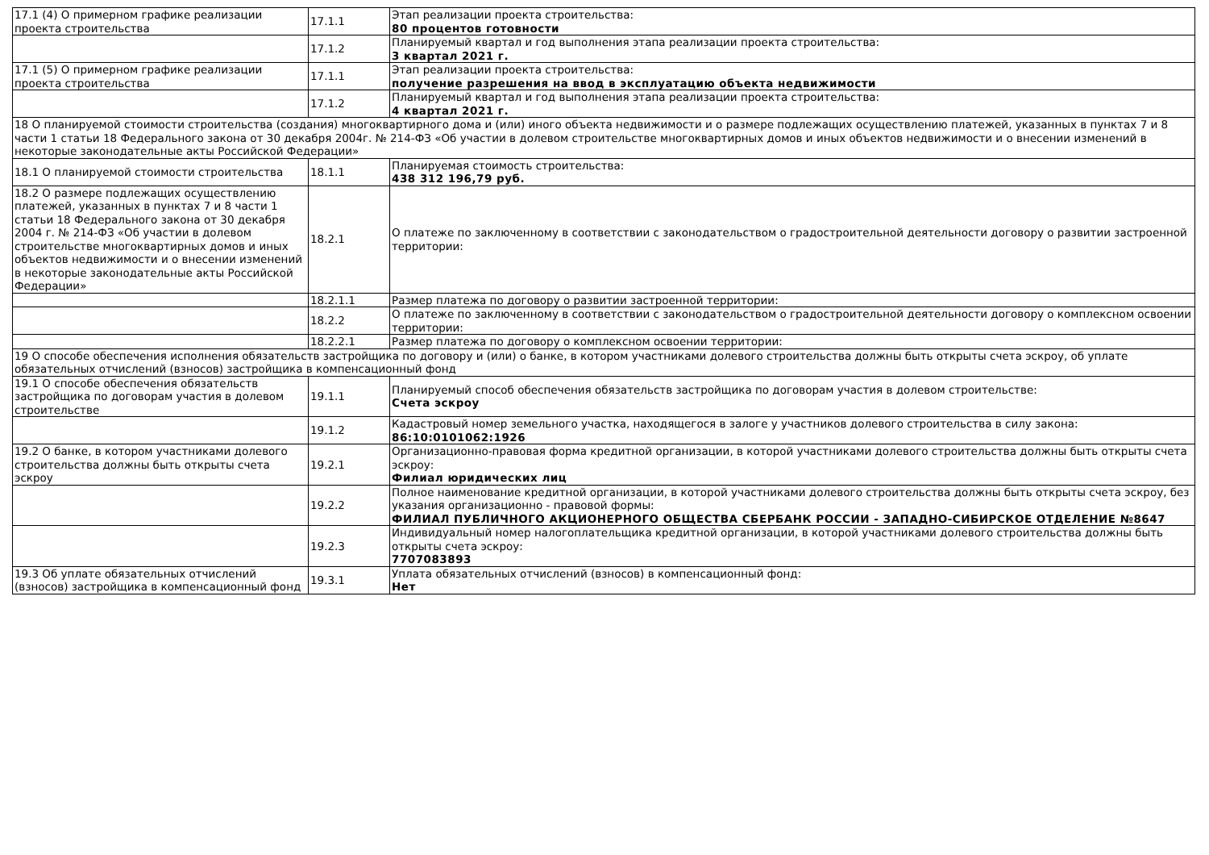| 17.1 (4) О примерном графике реализации проекта строительства | 17.1.1 | Этап реализации проекта строительства: 80 процентов готовности |
| | 17.1.2 | Планируемый квартал и год выполнения этапа реализации проекта строительства: 3 квартал 2021 г. |
| 17.1 (5) О примерном графике реализации проекта строительства | 17.1.1 | Этап реализации проекта строительства: получение разрешения на ввод в эксплуатацию объекта недвижимости |
| | 17.1.2 | Планируемый квартал и год выполнения этапа реализации проекта строительства: 4 квартал 2021 г. |
| 18 О планируемой стоимости строительства (создания) многоквартирного дома и (или) иного объекта недвижимости и о размере подлежащих осуществлению платежей, указанных в пунктах 7 и 8 части 1 статьи 18 Федерального закона от 30 декабря 2004г. № 214-ФЗ «Об участии в долевом строительстве многоквартирных домов и иных объектов недвижимости и о внесении изменений в некоторые законодательные акты Российской Федерации» | | |
| 18.1 О планируемой стоимости строительства | 18.1.1 | Планируемая стоимость строительства: 438 312 196,79 руб. |
| 18.2 О размере подлежащих осуществлению платежей, указанных в пунктах 7 и 8 части 1 статьи 18 Федерального закона от 30 декабря 2004 г. № 214-ФЗ «Об участии в долевом строительстве многоквартирных домов и иных объектов недвижимости и о внесении изменений в некоторые законодательные акты Российской Федерации» | 18.2.1 | О платеже по заключенному в соответствии с законодательством о градостроительной деятельности договору о развитии застроенной территории: |
| | 18.2.1.1 | Размер платежа по договору о развитии застроенной территории: |
| | 18.2.2 | О платеже по заключенному в соответствии с законодательством о градостроительной деятельности договору о комплексном освоении территории: |
| | 18.2.2.1 | Размер платежа по договору о комплексном освоении территории: |
| 19 О способе обеспечения исполнения обязательств застройщика по договору и (или) о банке, в котором участниками долевого строительства должны быть открыты счета эскроу, об уплате обязательных отчислений (взносов) застройщика в компенсационный фонд | | |
| 19.1 О способе обеспечения обязательств застройщика по договорам участия в долевом строительстве | 19.1.1 | Планируемый способ обеспечения обязательств застройщика по договорам участия в долевом строительстве: Счета эскроу |
| | 19.1.2 | Кадастровый номер земельного участка, находящегося в залоге у участников долевого строительства в силу закона: 86:10:0101062:1926 |
| 19.2 О банке, в котором участниками долевого строительства должны быть открыты счета эскроу | 19.2.1 | Организационно-правовая форма кредитной организации, в которой участниками долевого строительства должны быть открыты счета эскроу: Филиал юридических лиц |
| | 19.2.2 | Полное наименование кредитной организации, в которой участниками долевого строительства должны быть открыты счета эскроу, без указания организационно - правовой формы: ФИЛИАЛ ПУБЛИЧНОГО АКЦИОНЕРНОГО ОБЩЕСТВА СБЕРБАНК РОССИИ - ЗАПАДНО-СИБИРСКОЕ ОТДЕЛЕНИЕ №8647 |
| | 19.2.3 | Индивидуальный номер налогоплательщика кредитной организации, в которой участниками долевого строительства должны быть открыты счета эскроу: 7707083893 |
| 19.3 Об уплате обязательных отчислений (взносов) застройщика в компенсационный фонд | 19.3.1 | Уплата обязательных отчислений (взносов) в компенсационный фонд: Нет |